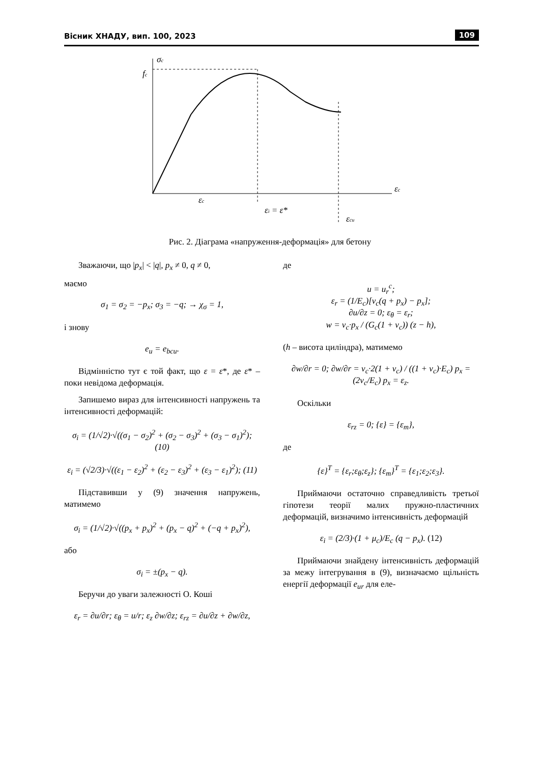Вісник ХНАДУ, вип. 100, 2023 109
σc
fc
εc
εc
εi = ε*
εcu
Рис. 2. Діаграма «напруження-деформація» для бетону
Зважаючи, що |p<sub>x</sub>| < |q|, p<sub>x</sub> ≠ 0, q ≠ 0,
маємо
σ<sub>1</sub> = σ<sub>2</sub> = −p<sub>x</sub>; σ<sub>3</sub> = −q; → χ<sub>σ</sub> = 1,
і знову
e<sub>u</sub> = e<sub>bcu</sub>.
Відмінністю тут є той факт, що ε = ε*, де ε* – поки невідома деформація.
Запишемо вираз для інтенсивності напружень та інтенсивності деформацій:
σ<sub>i</sub> = (1/√2)·√((σ<sub>1</sub> − σ<sub>2</sub>)<sup>2</sup> + (σ<sub>2</sub> − σ<sub>3</sub>)<sup>2</sup> + (σ<sub>3</sub> − σ<sub>1</sub>)<sup>2</sup>); (10)
ε<sub>i</sub> = (√2/3)·√((ε<sub>1</sub> − ε<sub>2</sub>)<sup>2</sup> + (ε<sub>2</sub> − ε<sub>3</sub>)<sup>2</sup> + (ε<sub>3</sub> − ε<sub>1</sub>)<sup>2</sup>); (11)
Підставивши у (9) значення напружень, матимемо
σ<sub>i</sub> = (1/√2)·√((p<sub>x</sub> + p<sub>x</sub>)<sup>2</sup> + (p<sub>x</sub> − q)<sup>2</sup> + (−q + p<sub>x</sub>)<sup>2</sup>),
або
σ<sub>i</sub> = ±(p<sub>x</sub> − q).
Беручи до уваги залежності О. Коші
ε<sub>r</sub> = ∂u/∂r; ε<sub>θ</sub> = u/r; ε<sub>z</sub> ∂w/∂z; ε<sub>rz</sub> = ∂u/∂z + ∂w/∂z,
де
u = u<sub>r</sub><sup>c</sup>;
ε<sub>r</sub> = (1/E<sub>c</sub>)[ν<sub>c</sub>(q + p<sub>x</sub>) − p<sub>x</sub>];
∂u/∂z = 0; ε<sub>θ</sub> = ε<sub>r</sub>;
w = ν<sub>c</sub>·p<sub>x</sub> / (G<sub>c</sub>(1 + ν<sub>c</sub>)) (z − h),
(h – висота циліндра), матимемо
∂w/∂r = 0; ∂w/∂r = ν<sub>c</sub>·2(1 + ν<sub>c</sub>) / ((1 + ν<sub>c</sub>)·E<sub>c</sub>) p<sub>x</sub> = (2ν<sub>c</sub>/E<sub>c</sub>) p<sub>x</sub> = ε<sub>z</sub>.
Оскільки
ε<sub>rz</sub> = 0; {ε} = {ε<sub>m</sub>},
де
{ε}<sup>T</sup> = {ε<sub>r</sub>;ε<sub>θ</sub>;ε<sub>z</sub>}; {ε<sub>m</sub>}<sup>T</sup> = {ε<sub>1</sub>;ε<sub>2</sub>;ε<sub>3</sub>}.
Приймаючи остаточно справедливість третьої гіпотези теорії малих пружно-пластичних деформацій, визначимо інтенсивність деформацій
ε<sub>i</sub> = (2/3)·(1 + μ<sub>c</sub>)/E<sub>c</sub> (q − p<sub>x</sub>). (12)
Приймаючи знайдену інтенсивність деформацій за межу інтегрування в (9), визначаємо щільність енергії деформації e<sub>ur</sub> для еле-